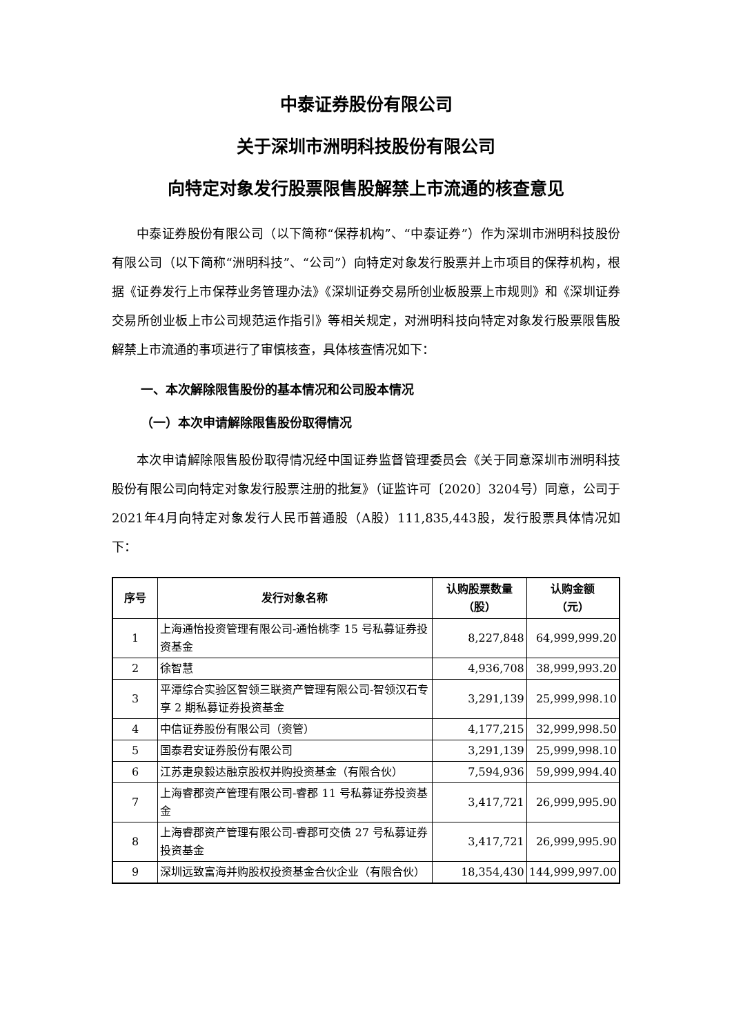中泰证券股份有限公司
关于深圳市洲明科技股份有限公司
向特定对象发行股票限售股解禁上市流通的核查意见
中泰证券股份有限公司（以下简称“保荐机构”、“中泰证券”）作为深圳市洲明科技股份有限公司（以下简称“洲明科技”、“公司”）向特定对象发行股票并上市项目的保荐机构，根据《证券发行上市保荐业务管理办法》《深圳证券交易所创业板股票上市规则》和《深圳证券交易所创业板上市公司规范运作指引》等相关规定，对洲明科技向特定对象发行股票限售股解禁上市流通的事项进行了审慎核查，具体核查情况如下：
一、本次解除限售股份的基本情况和公司股本情况
（一）本次申请解除限售股份取得情况
本次申请解除限售股份取得情况经中国证券监督管理委员会《关于同意深圳市洲明科技股份有限公司向特定对象发行股票注册的批复》（证监许可〔2020〕3204号）同意，公司于2021年4月向特定对象发行人民币普通股（A股）111,835,443股，发行股票具体情况如下：
| 序号 | 发行对象名称 | 认购股票数量 （股） | 认购金额 （元） |
| --- | --- | --- | --- |
| 1 | 上海通怡投资管理有限公司-通怡桃李 15 号私募证券投资基金 | 8,227,848 | 64,999,999.20 |
| 2 | 徐智慧 | 4,936,708 | 38,999,993.20 |
| 3 | 平潭综合实验区智领三联资产管理有限公司-智领汉石专享 2 期私募证券投资基金 | 3,291,139 | 25,999,998.10 |
| 4 | 中信证券股份有限公司（资管） | 4,177,215 | 32,999,998.50 |
| 5 | 国泰君安证券股份有限公司 | 3,291,139 | 25,999,998.10 |
| 6 | 江苏疌泉毅达融京股权并购投资基金（有限合伙） | 7,594,936 | 59,999,994.40 |
| 7 | 上海睿郡资产管理有限公司-睿郡 11 号私募证券投资基金 | 3,417,721 | 26,999,995.90 |
| 8 | 上海睿郡资产管理有限公司-睿郡可交债 27 号私募证券投资基金 | 3,417,721 | 26,999,995.90 |
| 9 | 深圳远致富海并购股权投资基金合伙企业（有限合伙） | 18,354,430 | 144,999,997.00 |